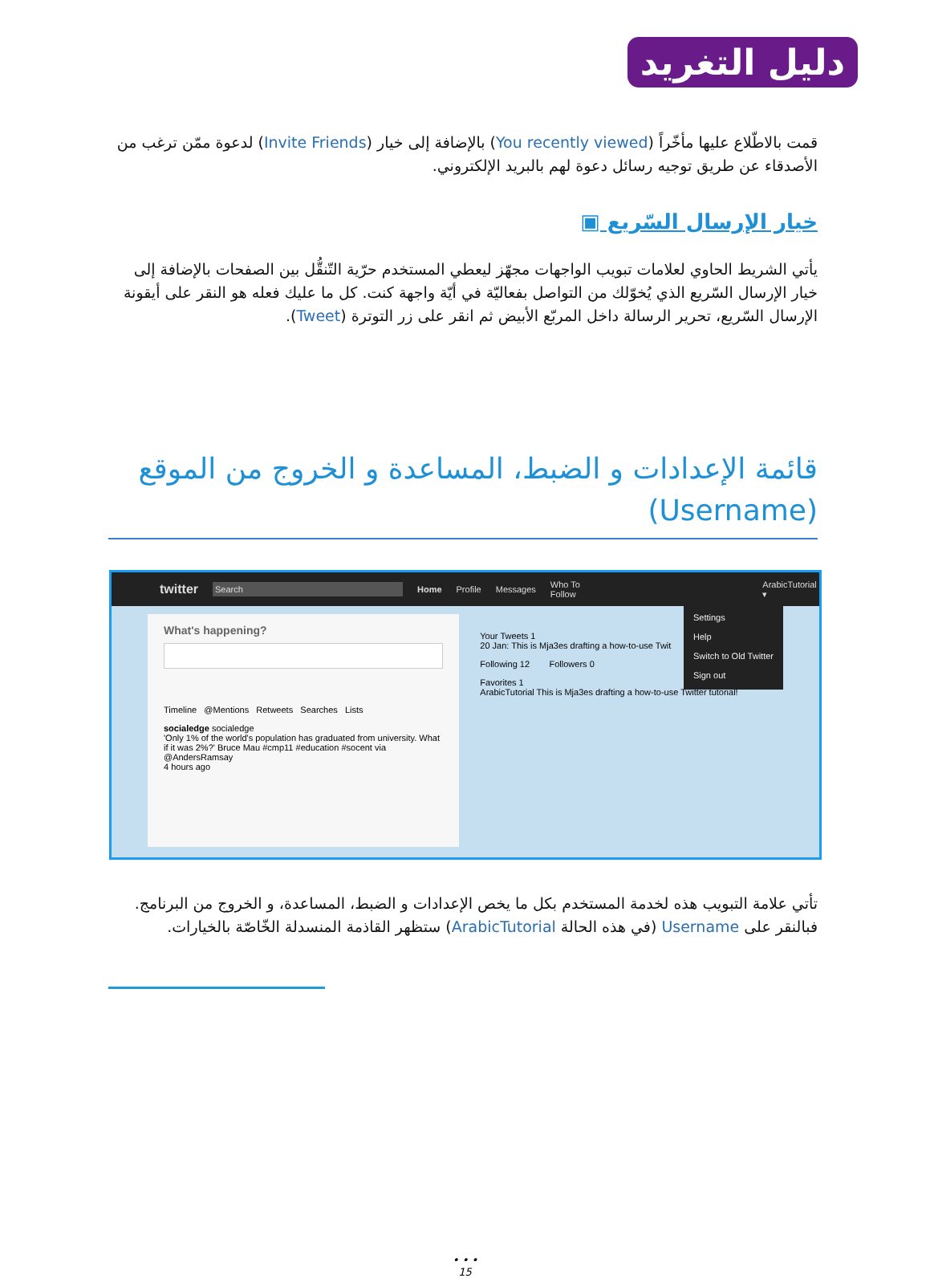دليل التغريد
قمت بالاطّلاع عليها مأخّراً (You recently viewed) بالإضافة إلى خيار (Invite Friends) لدعوة ممّن ترغب من الأصدقاء عن طريق توجيه رسائل دعوة لهم بالبريد الإلكتروني.
خيار الإرسال السّريع ▣
يأتي الشريط الحاوي لعلامات تبويب الواجهات مجهّز ليعطي المستخدم حرّية التّنقُّل بين الصفحات بالإضافة إلى خيار الإرسال السّريع الذي يُخوّلك من التواصل بفعاليّة في أيّة واجهة كنت. كل ما عليك فعله هو النقر على أيقونة الإرسال السّريع، تحرير الرسالة داخل المربّع الأبيض ثم انقر على زر التوترة (Tweet).
قائمة الإعدادات و الضبط، المساعدة و الخروج من الموقع
(Username)
twitter Search Home Profile Messages Who To Follow ArabicTutorial ▾
What's happening?
Timeline @Mentions Retweets Searches Lists
socialedge socialedge
'Only 1% of the world's population has graduated from university. What if it was 2%?' Bruce Mau #cmp11 #education #socent via @AndersRamsay
4 hours ago
Settings
Help
Switch to Old Twitter
Sign out
Your Tweets 1
20 Jan: This is Mja3es drafting a how-to-use Twit
Following 12 Followers 0
Favorites 1
ArabicTutorial This is Mja3es drafting a how-to-use Twitter tutorial!
تأتي علامة التبويب هذه لخدمة المستخدم بكل ما يخص الإعدادات و الضبط، المساعدة، و الخروج من البرنامج. فبالنقر على Username (في هذه الحالة ArabicTutorial) ستظهر القاذمة المنسدلة الخّاصّة بالخيارات.
• • •
15